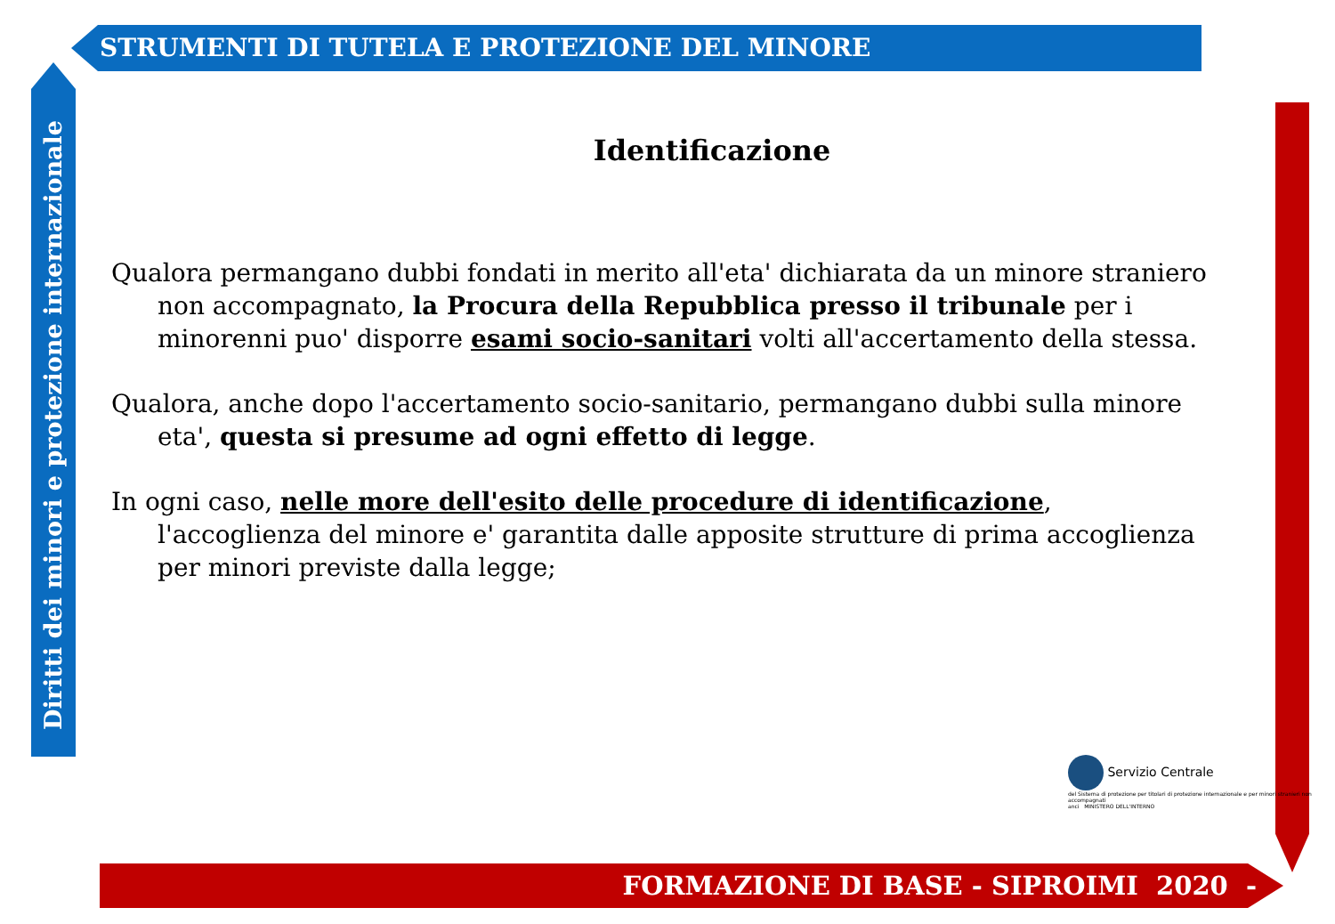STRUMENTI DI TUTELA E PROTEZIONE DEL MINORE
Diritti dei minori e protezione internazionale
Identificazione
Qualora permangano dubbi fondati in merito all'eta' dichiarata da un minore straniero non accompagnato, la Procura della Repubblica presso il tribunale per i minorenni puo' disporre esami socio-sanitari volti all'accertamento della stessa.
Qualora, anche dopo l'accertamento socio-sanitario, permangano dubbi sulla minore eta', questa si presume ad ogni effetto di legge.
In ogni caso, nelle more dell'esito delle procedure di identificazione, l'accoglienza del minore e' garantita dalle apposite strutture di prima accoglienza per minori previste dalla legge;
Servizio Centrale
del Sistema di protezione per titolari di protezione internazionale e per minori stranieri non accompagnati
anci MINISTERO DELL'INTERNO
FORMAZIONE DI BASE - SIPROIMI 2020 -